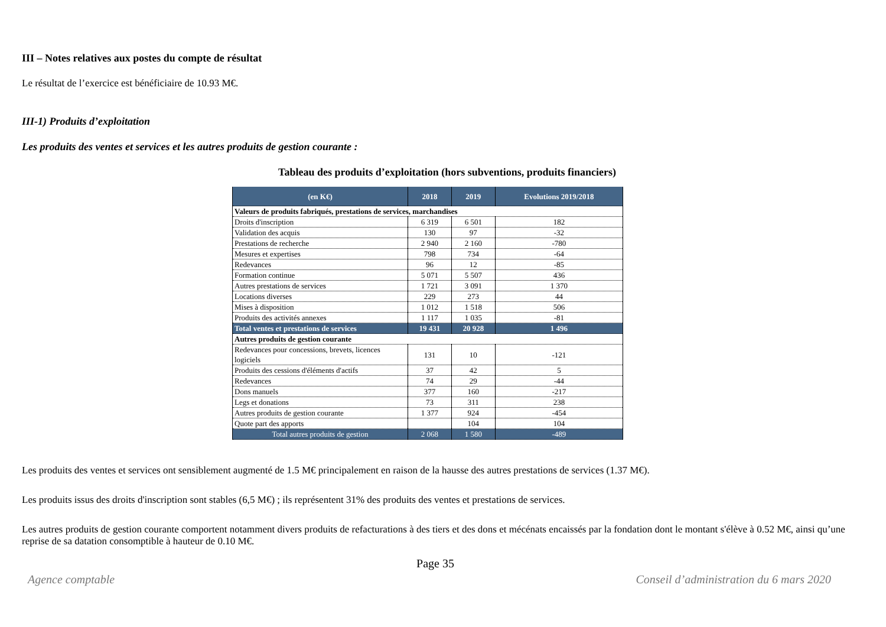III – Notes relatives aux postes du compte de résultat
Le résultat de l’exercice est bénéficiaire de 10.93 M€.
III-1) Produits d’exploitation
Les produits des ventes et services et les autres produits de gestion courante :
Tableau des produits d’exploitation (hors subventions, produits financiers)
| (en K€) | 2018 | 2019 | Evolutions 2019/2018 |
| --- | --- | --- | --- |
| Valeurs de produits fabriqués, prestations de services, marchandises | | | |
| Droits d'inscription | 6 319 | 6 501 | 182 |
| Validation des acquis | 130 | 97 | -32 |
| Prestations de recherche | 2 940 | 2 160 | -780 |
| Mesures et expertises | 798 | 734 | -64 |
| Redevances | 96 | 12 | -85 |
| Formation continue | 5 071 | 5 507 | 436 |
| Autres prestations de services | 1 721 | 3 091 | 1 370 |
| Locations diverses | 229 | 273 | 44 |
| Mises à disposition | 1 012 | 1 518 | 506 |
| Produits des activités annexes | 1 117 | 1 035 | -81 |
| Total ventes et prestations de services | 19 431 | 20 928 | 1 496 |
| Autres produits de gestion courante | | | |
| Redevances pour concessions, brevets, licences logiciels | 131 | 10 | -121 |
| Produits des cessions d'éléments d'actifs | 37 | 42 | 5 |
| Redevances | 74 | 29 | -44 |
| Dons manuels | 377 | 160 | -217 |
| Legs et donations | 73 | 311 | 238 |
| Autres produits de gestion courante | 1 377 | 924 | -454 |
| Quote part des apports | | 104 | 104 |
| Total autres produits de gestion | 2 068 | 1 580 | -489 |
Les produits des ventes et services ont sensiblement augmenté de 1.5 M€ principalement en raison de la hausse des autres prestations de services (1.37 M€).
Les produits issus des droits d'inscription sont stables (6,5 M€) ; ils représentent 31% des produits des ventes et prestations de services.
Les autres produits de gestion courante comportent notamment divers produits de refacturations à des tiers et des dons et mécénats encaissés par la fondation dont le montant s'élève à 0.52 M€, ainsi qu’une reprise de sa datation consomptible à hauteur de 0.10 M€.
Page 35
Agence comptable Conseil d’administration du 6 mars 2020